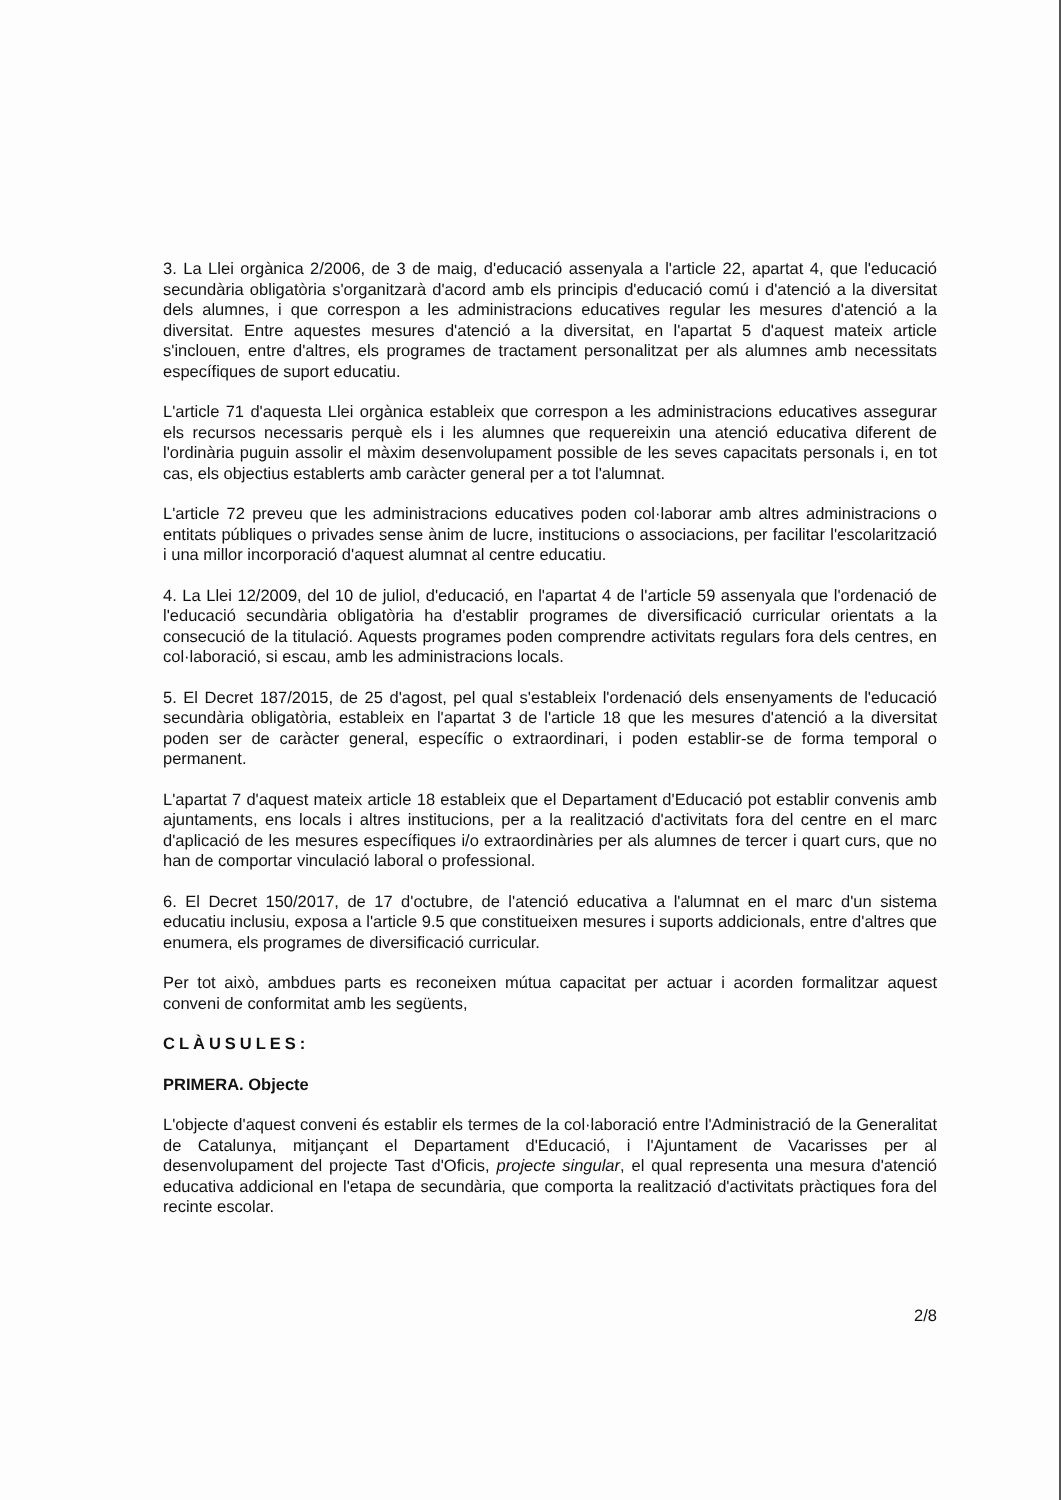3. La Llei orgànica 2/2006, de 3 de maig, d'educació assenyala a l'article 22, apartat 4, que l'educació secundària obligatòria s'organitzarà d'acord amb els principis d'educació comú i d'atenció a la diversitat dels alumnes, i que correspon a les administracions educatives regular les mesures d'atenció a la diversitat. Entre aquestes mesures d'atenció a la diversitat, en l'apartat 5 d'aquest mateix article s'inclouen, entre d'altres, els programes de tractament personalitzat per als alumnes amb necessitats específiques de suport educatiu.
L'article 71 d'aquesta Llei orgànica estableix que correspon a les administracions educatives assegurar els recursos necessaris perquè els i les alumnes que requereixin una atenció educativa diferent de l'ordinària puguin assolir el màxim desenvolupament possible de les seves capacitats personals i, en tot cas, els objectius establerts amb caràcter general per a tot l'alumnat.
L'article 72 preveu que les administracions educatives poden col·laborar amb altres administracions o entitats públiques o privades sense ànim de lucre, institucions o associacions, per facilitar l'escolarització i una millor incorporació d'aquest alumnat al centre educatiu.
4. La Llei 12/2009, del 10 de juliol, d'educació, en l'apartat 4 de l'article 59 assenyala que l'ordenació de l'educació secundària obligatòria ha d'establir programes de diversificació curricular orientats a la consecució de la titulació. Aquests programes poden comprendre activitats regulars fora dels centres, en col·laboració, si escau, amb les administracions locals.
5. El Decret 187/2015, de 25 d'agost, pel qual s'estableix l'ordenació dels ensenyaments de l'educació secundària obligatòria, estableix en l'apartat 3 de l'article 18 que les mesures d'atenció a la diversitat poden ser de caràcter general, específic o extraordinari, i poden establir-se de forma temporal o permanent.
L'apartat 7 d'aquest mateix article 18 estableix que el Departament d'Educació pot establir convenis amb ajuntaments, ens locals i altres institucions, per a la realització d'activitats fora del centre en el marc d'aplicació de les mesures específiques i/o extraordinàries per als alumnes de tercer i quart curs, que no han de comportar vinculació laboral o professional.
6. El Decret 150/2017, de 17 d'octubre, de l'atenció educativa a l'alumnat en el marc d'un sistema educatiu inclusiu, exposa a l'article 9.5 que constitueixen mesures i suports addicionals, entre d'altres que enumera, els programes de diversificació curricular.
Per tot això, ambdues parts es reconeixen mútua capacitat per actuar i acorden formalitzar aquest conveni de conformitat amb les següents,
CLÀUSULES:
PRIMERA. Objecte
L'objecte d'aquest conveni és establir els termes de la col·laboració entre l'Administració de la Generalitat de Catalunya, mitjançant el Departament d'Educació, i l'Ajuntament de Vacarisses per al desenvolupament del projecte Tast d'Oficis, projecte singular, el qual representa una mesura d'atenció educativa addicional en l'etapa de secundària, que comporta la realització d'activitats pràctiques fora del recinte escolar.
2/8